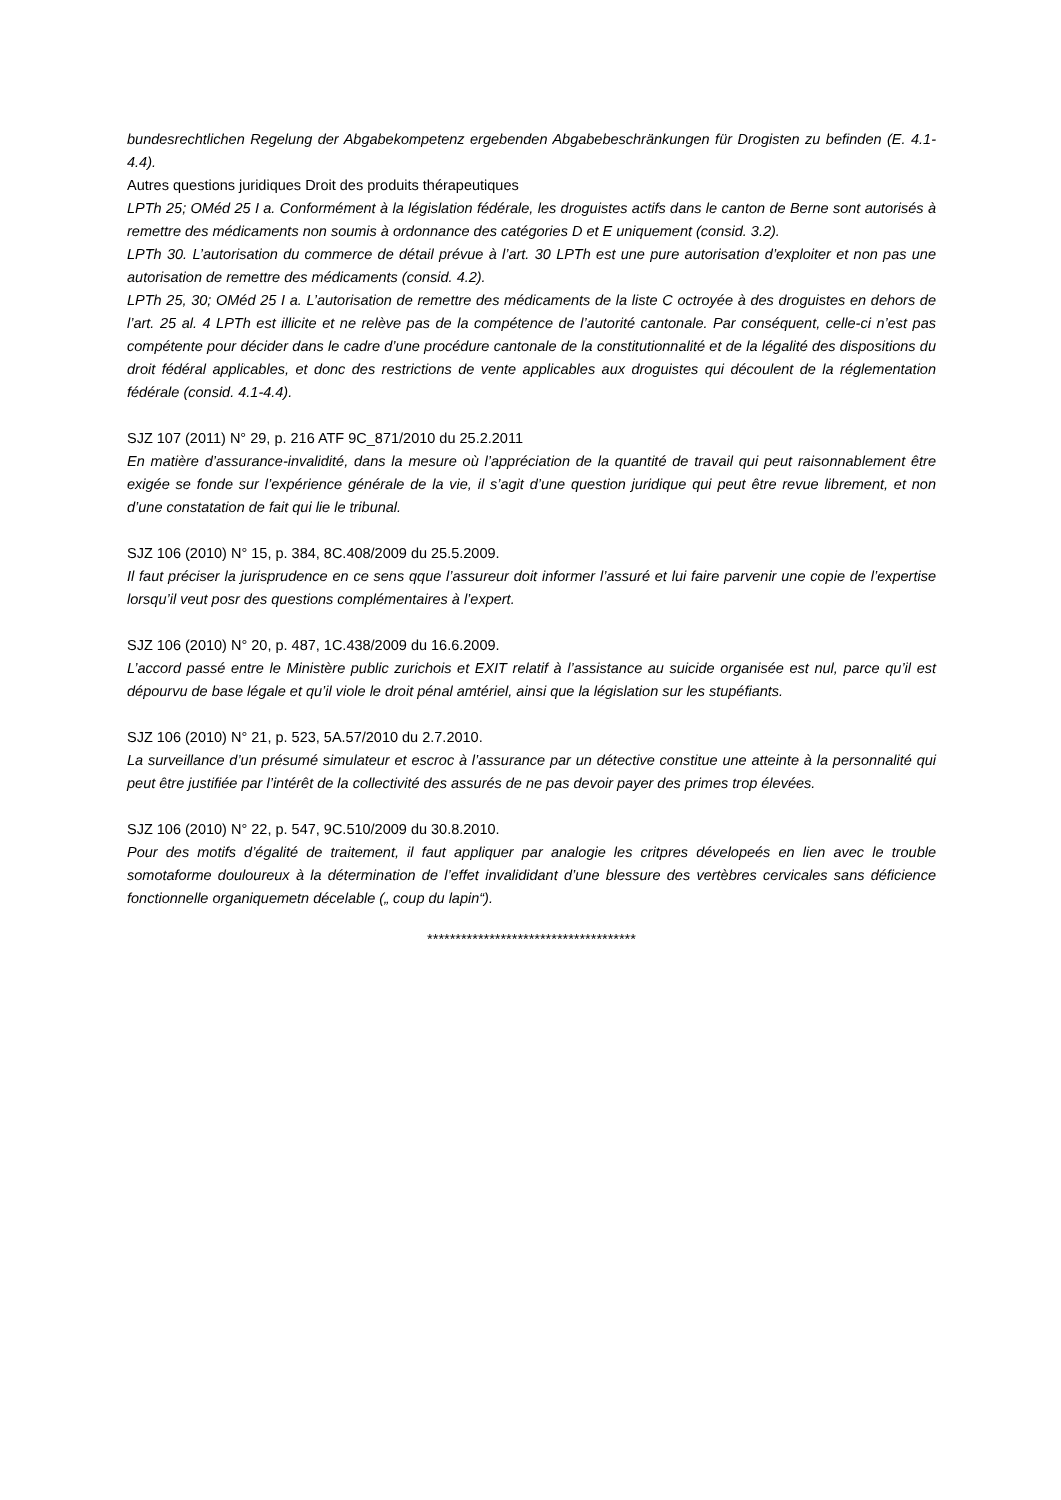bundesrechtlichen Regelung der Abgabekompetenz ergebenden Abgabebeschränkungen für Drogisten zu befinden (E. 4.1-4.4).
Autres questions juridiques Droit des produits thérapeutiques
LPTh 25; OMéd 25 I a. Conformément à la législation fédérale, les droguistes actifs dans le canton de Berne sont autorisés à remettre des médicaments non soumis à ordonnance des catégories D et E uniquement (consid. 3.2).
LPTh 30. L’autorisation du commerce de détail prévue à l’art. 30 LPTh est une pure autorisation d’exploiter et non pas une autorisation de remettre des médicaments (consid. 4.2).
LPTh 25, 30; OMéd 25 I a. L’autorisation de remettre des médicaments de la liste C octroyée à des droguistes en dehors de l’art. 25 al. 4 LPTh est illicite et ne relève pas de la compétence de l’autorité cantonale. Par conséquent, celle-ci n’est pas compétente pour décider dans le cadre d’une procédure cantonale de la constitutionnalité et de la légalité des dispositions du droit fédéral applicables, et donc des restrictions de vente applicables aux droguistes qui découlent de la réglementation fédérale (consid. 4.1-4.4).
SJZ 107 (2011) N° 29, p. 216 ATF 9C_871/2010 du 25.2.2011
En matière d’assurance-invalidité, dans la mesure où l’appréciation de la quantité de travail qui peut raisonnablement être exigée se fonde sur l’expérience générale de la vie, il s’agit d’une question juridique qui peut être revue librement, et non d’une constatation de fait qui lie le tribunal.
SJZ 106 (2010) N° 15, p. 384, 8C.408/2009 du 25.5.2009.
Il faut préciser la jurisprudence en ce sens qque l’assureur doit informer l’assuré et lui faire parvenir une copie de l’expertise lorsqu’il veut posr des questions complémentaires à l’expert.
SJZ 106 (2010) N° 20, p. 487, 1C.438/2009 du 16.6.2009.
L’accord passé entre le Ministère public zurichois et EXIT relatif à l’assistance au suicide organisée est nul, parce qu’il est dépourvu de base légale et qu’il viole le droit pénal amtériel, ainsi que la législation sur les stupéfiants.
SJZ 106 (2010) N° 21, p. 523, 5A.57/2010 du 2.7.2010.
La surveillance d’un présumé simulateur et escroc à l’assurance par un détective constitue une atteinte à la personnalité qui peut être justifiée par l’intérêt de la collectivité des assurés de ne pas devoir payer des primes trop élevées.
SJZ 106 (2010) N° 22, p. 547, 9C.510/2009 du 30.8.2010.
Pour des motifs d’égalité de traitement, il faut appliquer par analogie les critpres dévelopeés en lien avec le trouble somotaforme douloureux à la détermination de l’effet invalididant d’une blessure des vertèbres cervicales sans déficience fonctionnelle organiquemetn décelable („ coup du lapin“).
*************************************